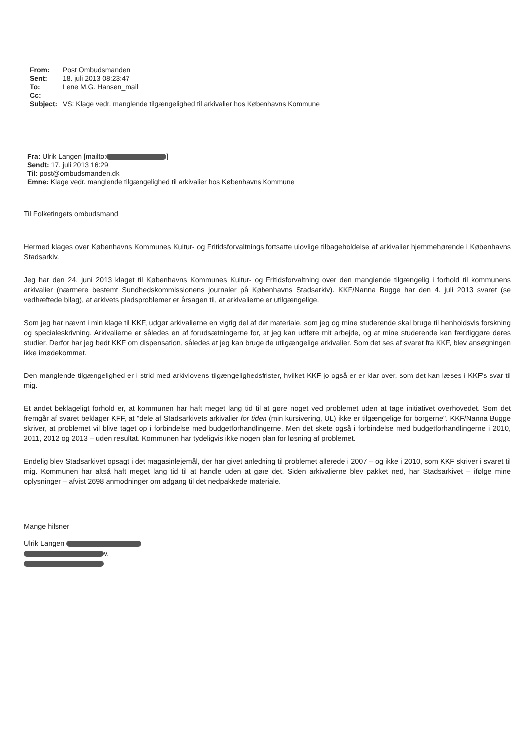From: Post Ombudsmanden
Sent: 18. juli 2013 08:23:47
To: Lene M.G. Hansen_mail
Cc:
Subject: VS: Klage vedr. manglende tilgængelighed til arkivalier hos Københavns Kommune
Fra: Ulrik Langen [mailto: ]
Sendt: 17. juli 2013 16:29
Til: post@ombudsmanden.dk
Emne: Klage vedr. manglende tilgængelighed til arkivalier hos Københavns Kommune
Til Folketingets ombudsmand
Hermed klages over Københavns Kommunes Kultur- og Fritidsforvaltnings fortsatte ulovlige tilbageholdelse af arkivalier hjemmehørende i Københavns Stadsarkiv.
Jeg har den 24. juni 2013 klaget til Københavns Kommunes Kultur- og Fritidsforvaltning over den manglende tilgængelig i forhold til kommunens arkivalier (nærmere bestemt Sundhedskommissionens journaler på Københavns Stadsarkiv). KKF/Nanna Bugge har den 4. juli 2013 svaret (se vedhæftede bilag), at arkivets pladsproblemer er årsagen til, at arkivalierne er utilgængelige.
Som jeg har nævnt i min klage til KKF, udgør arkivalierne en vigtig del af det materiale, som jeg og mine studerende skal bruge til henholdsvis forskning og specialeskrivning. Arkivalierne er således en af forudsætningerne for, at jeg kan udføre mit arbejde, og at mine studerende kan færdiggøre deres studier. Derfor har jeg bedt KKF om dispensation, således at jeg kan bruge de utilgængelige arkivalier. Som det ses af svaret fra KKF, blev ansøgningen ikke imødekommet.
Den manglende tilgængelighed er i strid med arkivlovens tilgængelighedsfrister, hvilket KKF jo også er er klar over, som det kan læses i KKF's svar til mig.
Et andet beklageligt forhold er, at kommunen har haft meget lang tid til at gøre noget ved problemet uden at tage initiativet overhovedet. Som det fremgår af svaret beklager KFF, at "dele af Stadsarkivets arkivalier for tiden (min kursivering, UL) ikke er tilgængelige for borgerne". KKF/Nanna Bugge skriver, at problemet vil blive taget op i forbindelse med budgetforhandlingerne. Men det skete også i forbindelse med budgetforhandlingerne i 2010, 2011, 2012 og 2013 – uden resultat. Kommunen har tydeligvis ikke nogen plan for løsning af problemet.
Endelig blev Stadsarkivet opsagt i det magasinlejemål, der har givet anledning til problemet allerede i 2007 – og ikke i 2010, som KKF skriver i svaret til mig. Kommunen har altså haft meget lang tid til at handle uden at gøre det. Siden arkivalierne blev pakket ned, har Stadsarkivet – ifølge mine oplysninger – afvist 2698 anmodninger om adgang til det nedpakkede materiale.
Mange hilsner
Ulrik Langen
v.